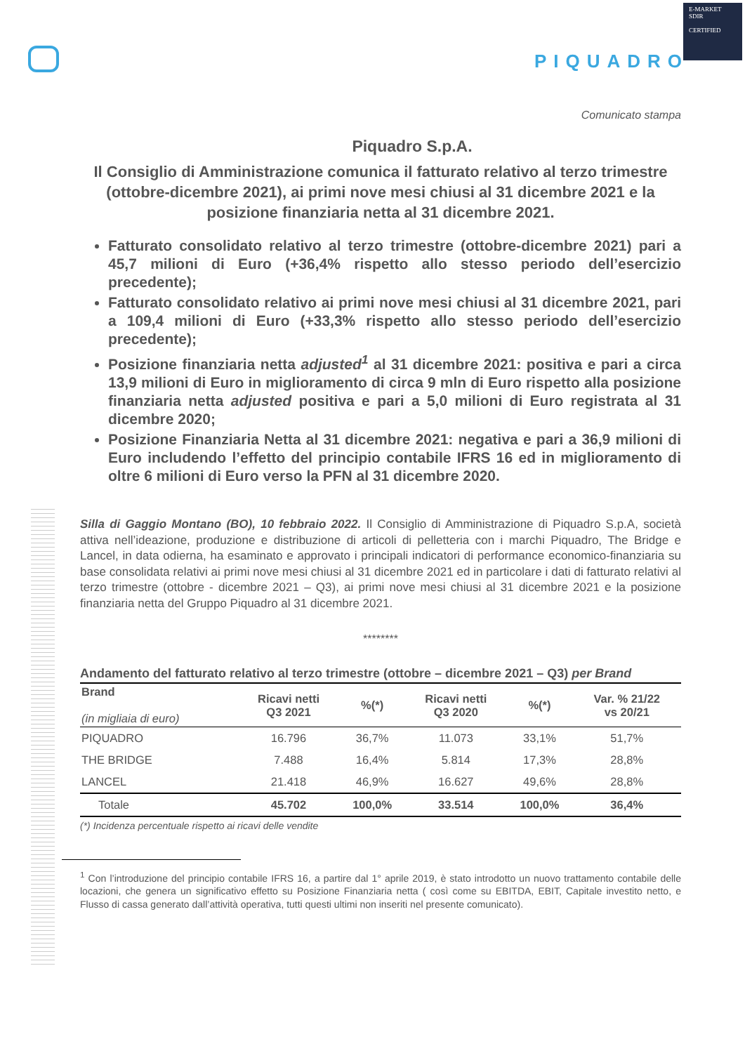E-MARKET
SDIR
CERTIFIED
PIQUADRO
Comunicato stampa
Piquadro S.p.A.
Il Consiglio di Amministrazione comunica il fatturato relativo al terzo trimestre (ottobre-dicembre 2021), ai primi nove mesi chiusi al 31 dicembre 2021 e la posizione finanziaria netta al 31 dicembre 2021.
Fatturato consolidato relativo al terzo trimestre (ottobre-dicembre 2021) pari a 45,7 milioni di Euro (+36,4% rispetto allo stesso periodo dell’esercizio precedente);
Fatturato consolidato relativo ai primi nove mesi chiusi al 31 dicembre 2021, pari a 109,4 milioni di Euro (+33,3% rispetto allo stesso periodo dell’esercizio precedente);
Posizione finanziaria netta adjusted<sup>1</sup> al 31 dicembre 2021: positiva e pari a circa 13,9 milioni di Euro in miglioramento di circa 9 mln di Euro rispetto alla posizione finanziaria netta adjusted positiva e pari a 5,0 milioni di Euro registrata al 31 dicembre 2020;
Posizione Finanziaria Netta al 31 dicembre 2021: negativa e pari a 36,9 milioni di Euro includendo l’effetto del principio contabile IFRS 16 ed in miglioramento di oltre 6 milioni di Euro verso la PFN al 31 dicembre 2020.
Silla di Gaggio Montano (BO), 10 febbraio 2022. Il Consiglio di Amministrazione di Piquadro S.p.A, società attiva nell’ideazione, produzione e distribuzione di articoli di pelletteria con i marchi Piquadro, The Bridge e Lancel, in data odierna, ha esaminato e approvato i principali indicatori di performance economico-finanziaria su base consolidata relativi ai primi nove mesi chiusi al 31 dicembre 2021 ed in particolare i dati di fatturato relativi al terzo trimestre (ottobre - dicembre 2021 – Q3), ai primi nove mesi chiusi al 31 dicembre 2021 e la posizione finanziaria netta del Gruppo Piquadro al 31 dicembre 2021.
********
Andamento del fatturato relativo al terzo trimestre (ottobre – dicembre 2021 – Q3) per Brand
| Brand (in migliaia di euro) | Ricavi netti Q3 2021 | %(*) | Ricavi netti Q3 2020 | %(*) | Var. % 21/22 vs 20/21 |
| --- | --- | --- | --- | --- | --- |
| PIQUADRO | 16.796 | 36,7% | 11.073 | 33,1% | 51,7% |
| THE BRIDGE | 7.488 | 16,4% | 5.814 | 17,3% | 28,8% |
| LANCEL | 21.418 | 46,9% | 16.627 | 49,6% | 28,8% |
| Totale | 45.702 | 100,0% | 33.514 | 100,0% | 36,4% |
(*) Incidenza percentuale rispetto ai ricavi delle vendite
<sup>1</sup> Con l’introduzione del principio contabile IFRS 16, a partire dal 1° aprile 2019, è stato introdotto un nuovo trattamento contabile delle locazioni, che genera un significativo effetto su Posizione Finanziaria netta ( così come su EBITDA, EBIT, Capitale investito netto, e Flusso di cassa generato dall’attività operativa, tutti questi ultimi non inseriti nel presente comunicato).